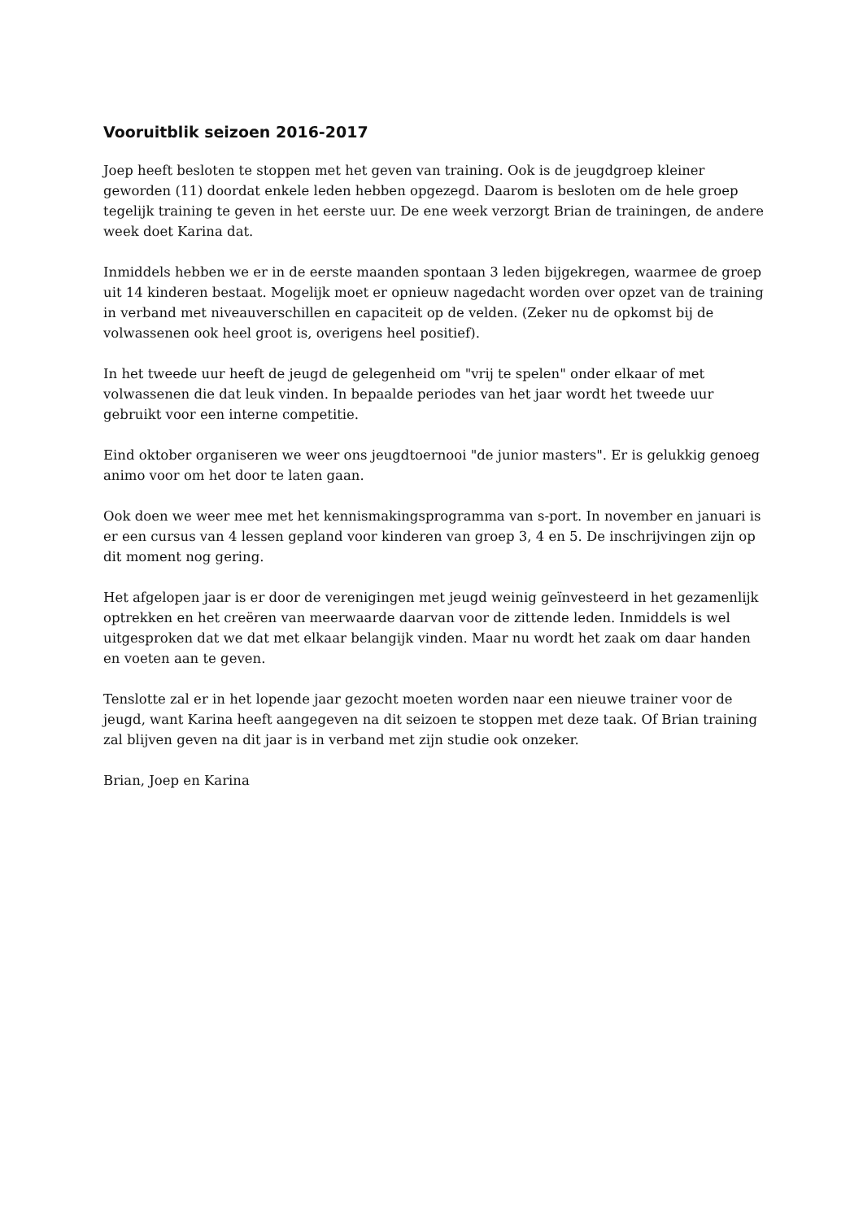Vooruitblik seizoen 2016-2017
Joep heeft besloten te stoppen met het geven van training. Ook is de jeugdgroep kleiner geworden (11) doordat enkele leden hebben opgezegd. Daarom is besloten om de hele groep tegelijk training te geven in het eerste uur. De ene week verzorgt Brian de trainingen, de andere week doet Karina dat.
Inmiddels hebben we er in de eerste maanden spontaan 3 leden bijgekregen, waarmee de groep uit 14 kinderen bestaat. Mogelijk moet er opnieuw nagedacht worden over opzet van de training in verband met niveauverschillen en capaciteit op de velden. (Zeker nu de opkomst bij de volwassenen ook heel groot is, overigens heel positief).
In het tweede uur heeft de jeugd de gelegenheid om "vrij te spelen" onder elkaar of met volwassenen die dat leuk vinden. In bepaalde periodes van het jaar wordt het tweede uur gebruikt voor een interne competitie.
Eind oktober organiseren we weer ons jeugdtoernooi "de junior masters". Er is gelukkig genoeg animo voor om het door te laten gaan.
Ook doen we weer mee met het kennismakingsprogramma van s-port. In november en januari is er een cursus van 4 lessen gepland voor kinderen van groep 3, 4 en 5. De inschrijvingen zijn op dit moment nog gering.
Het afgelopen jaar is er door de verenigingen met jeugd weinig geïnvesteerd in het gezamenlijk optrekken en het creëren van meerwaarde daarvan voor de zittende leden. Inmiddels is wel uitgesproken dat we dat met elkaar belangijk vinden. Maar nu wordt het zaak om daar handen en voeten aan te geven.
Tenslotte zal er in het lopende jaar gezocht moeten worden naar een nieuwe trainer voor de jeugd, want Karina heeft aangegeven na dit seizoen te stoppen met deze taak. Of Brian training zal blijven geven na dit jaar is in verband met zijn studie ook onzeker.
Brian, Joep en Karina